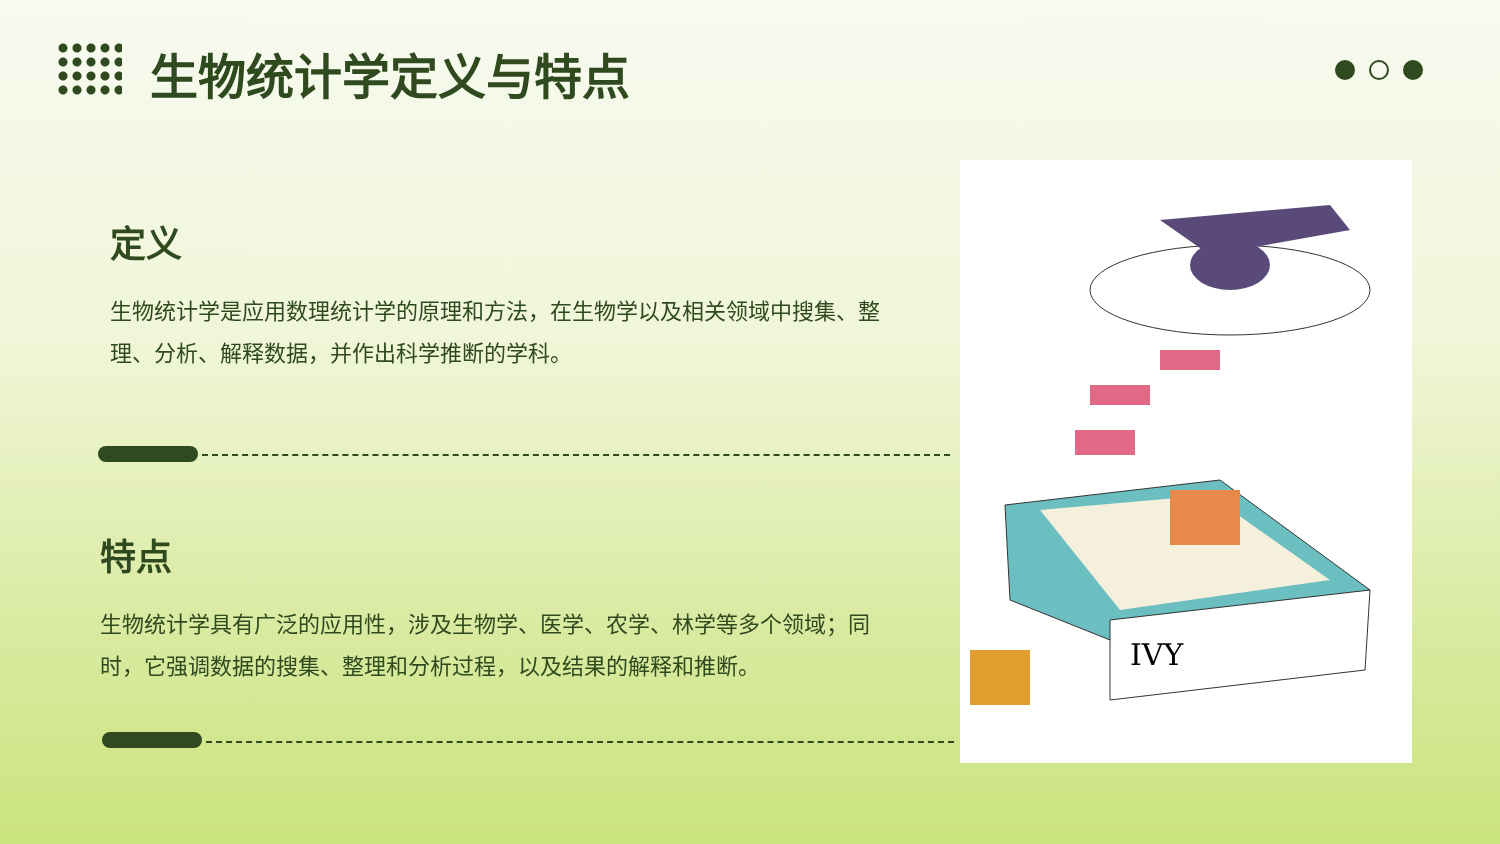生物统计学定义与特点
定义
生物统计学是应用数理统计学的原理和方法，在生物学以及相关领域中搜集、整理、分析、解释数据，并作出科学推断的学科。
特点
生物统计学具有广泛的应用性，涉及生物学、医学、农学、林学等多个领域；同时，它强调数据的搜集、整理和分析过程，以及结果的解释和推断。
IVY